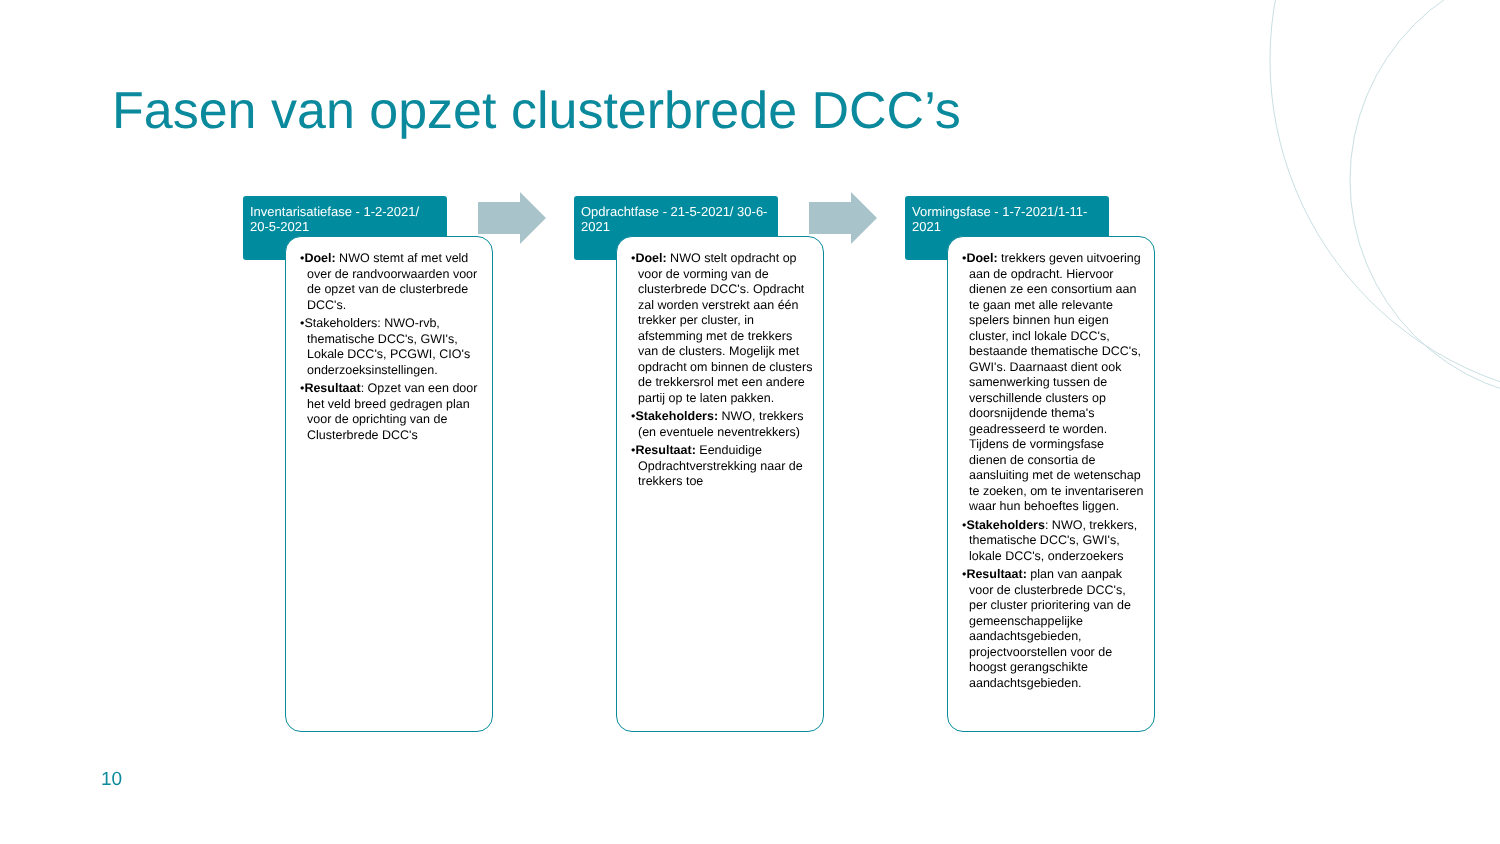Fasen van opzet clusterbrede DCC’s
Inventarisatiefase - 1-2-2021/ 20-5-2021
•Doel: NWO stemt af met veld over de randvoorwaarden voor de opzet van de clusterbrede DCC's.
•Stakeholders: NWO-rvb, thematische DCC's, GWI's, Lokale DCC's, PCGWI, CIO's onderzoeksinstellingen.
•Resultaat: Opzet van een door het veld breed gedragen plan voor de oprichting van de Clusterbrede DCC's
Opdrachtfase - 21-5-2021/ 30-6-2021
•Doel: NWO stelt opdracht op voor de vorming van de clusterbrede DCC's. Opdracht zal worden verstrekt aan één trekker per cluster, in afstemming met de trekkers van de clusters. Mogelijk met opdracht om binnen de clusters de trekkersrol met een andere partij op te laten pakken.
•Stakeholders: NWO, trekkers (en eventuele neventrekkers)
•Resultaat: Eenduidige Opdrachtverstrekking naar de trekkers toe
Vormingsfase - 1-7-2021/1-11-2021
•Doel: trekkers geven uitvoering aan de opdracht. Hiervoor dienen ze een consortium aan te gaan met alle relevante spelers binnen hun eigen cluster, incl lokale DCC's, bestaande thematische DCC's, GWI's. Daarnaast dient ook samenwerking tussen de verschillende clusters op doorsnijdende thema's geadresseerd te worden. Tijdens de vormingsfase dienen de consortia de aansluiting met de wetenschap te zoeken, om te inventariseren waar hun behoeftes liggen.
•Stakeholders: NWO, trekkers, thematische DCC's, GWI's, lokale DCC's, onderzoekers
•Resultaat: plan van aanpak voor de clusterbrede DCC's, per cluster prioritering van de gemeenschappelijke aandachtsgebieden, projectvoorstellen voor de hoogst gerangschikte aandachtsgebieden.
10